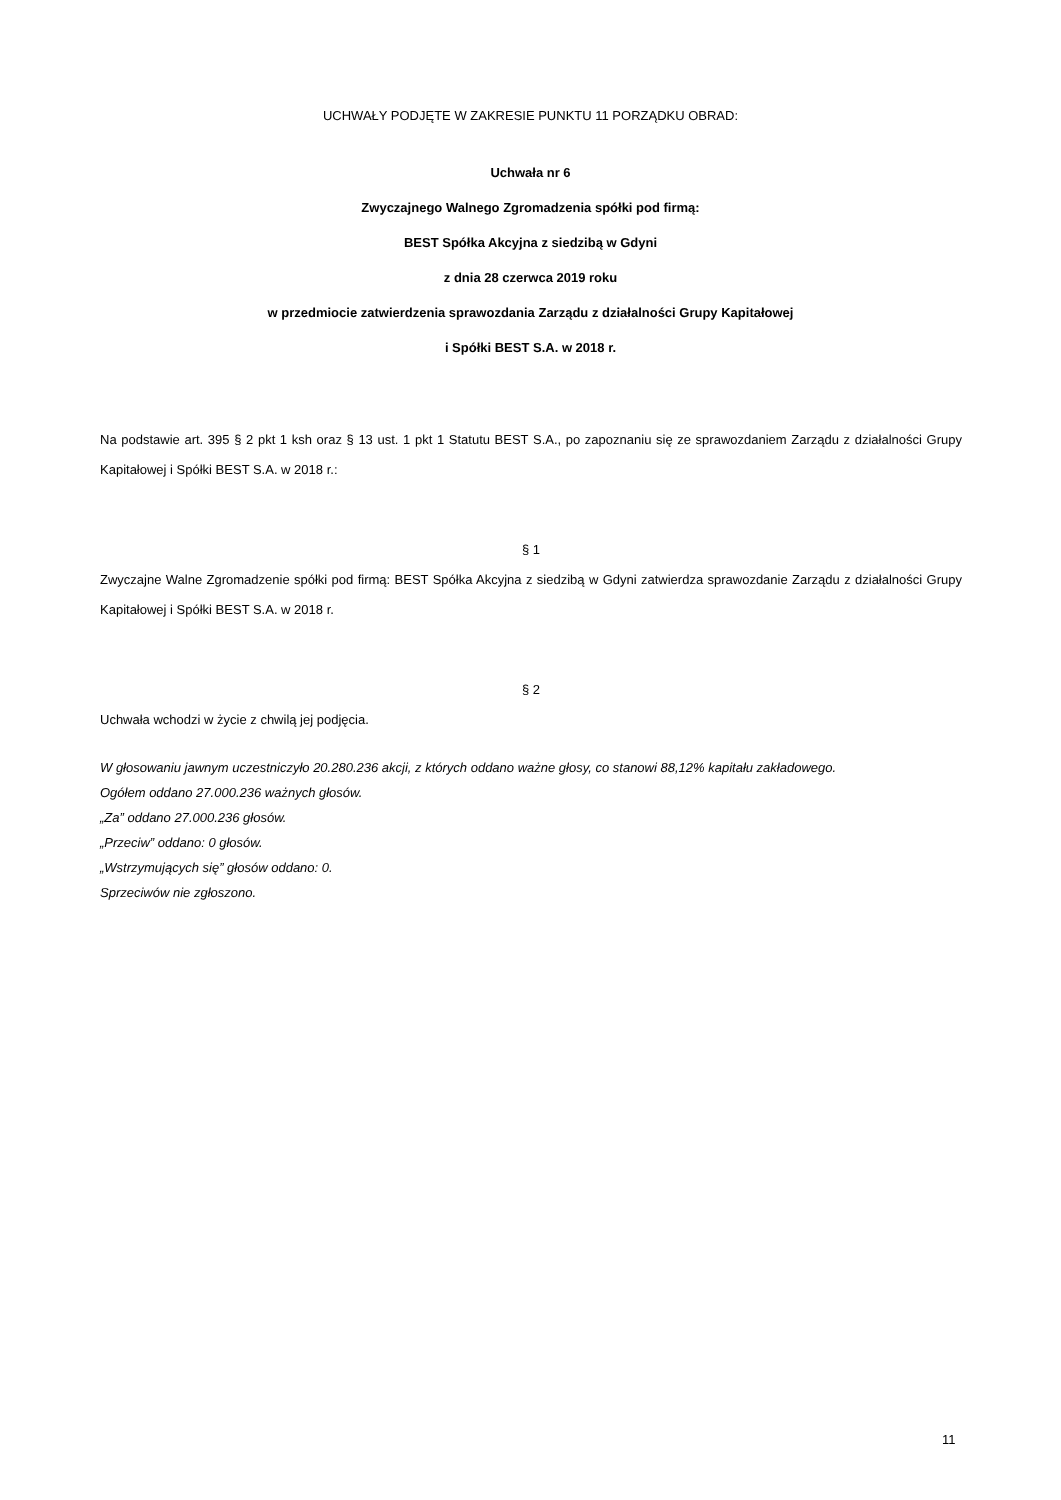UCHWAŁY PODJĘTE W ZAKRESIE PUNKTU 11 PORZĄDKU OBRAD:
Uchwała nr 6
Zwyczajnego Walnego Zgromadzenia spółki pod firmą:
BEST Spółka Akcyjna z siedzibą w Gdyni
z dnia 28 czerwca 2019 roku
w przedmiocie zatwierdzenia sprawozdania Zarządu z działalności Grupy Kapitałowej
i Spółki BEST S.A. w 2018 r.
Na podstawie art. 395 § 2 pkt 1 ksh oraz § 13 ust. 1 pkt 1 Statutu BEST S.A., po zapoznaniu się ze sprawozdaniem Zarządu z działalności Grupy Kapitałowej i Spółki BEST S.A. w 2018 r.:
§ 1
Zwyczajne Walne Zgromadzenie spółki pod firmą: BEST Spółka Akcyjna z siedzibą w Gdyni zatwierdza sprawozdanie Zarządu z działalności Grupy Kapitałowej i Spółki BEST S.A. w 2018 r.
§ 2
Uchwała wchodzi w życie z chwilą jej podjęcia.
W głosowaniu jawnym uczestniczyło 20.280.236 akcji, z których oddano ważne głosy, co stanowi 88,12% kapitału zakładowego.
Ogółem oddano 27.000.236 ważnych głosów.
„Za” oddano 27.000.236 głosów.
„Przeciw” oddano: 0 głosów.
„Wstrzymujących się” głosów oddano: 0.
Sprzeciwów nie zgłoszono.
11